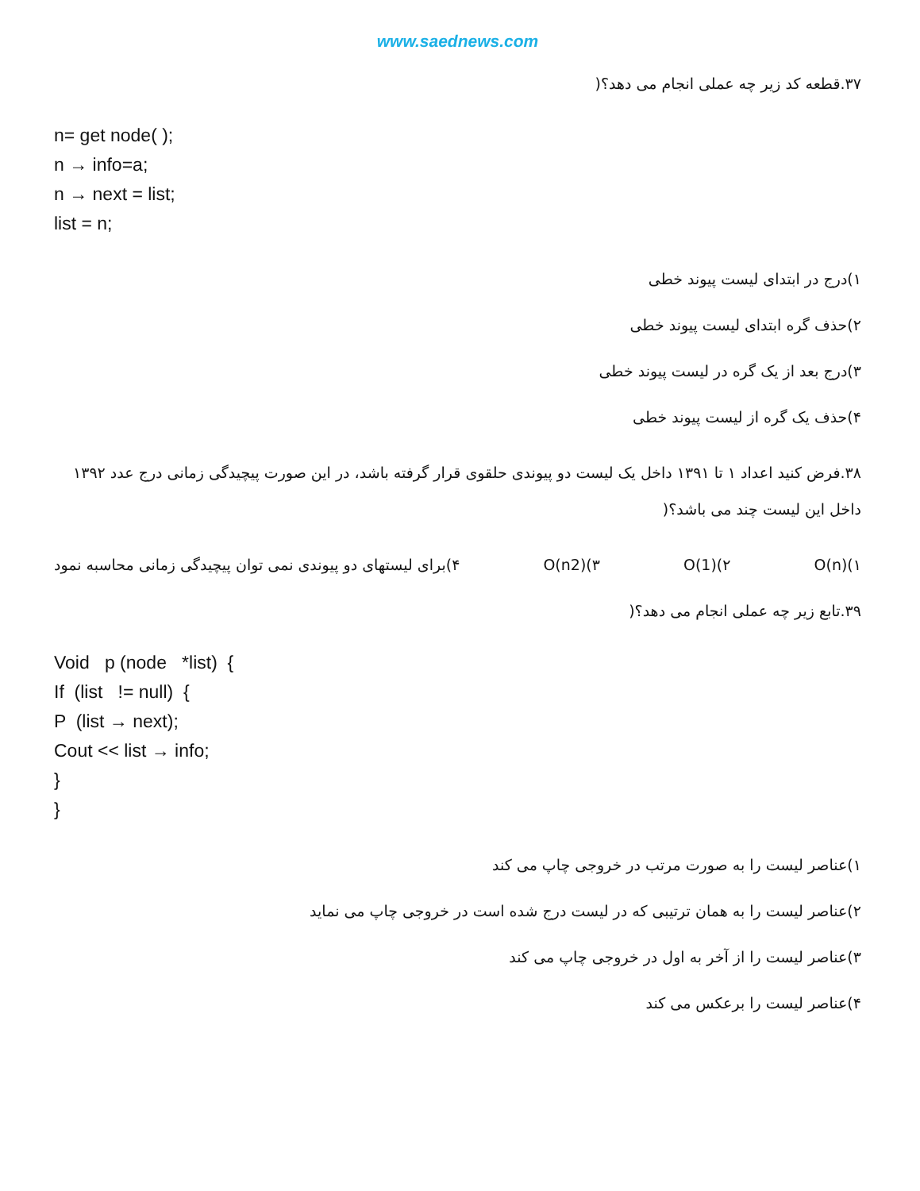www.saednews.com
۳۷.قطعه کد زیر چه عملی انجام می دهد؟(
n= get node( );
n → info=a;
n → next = list;
list = n;
۱)درج در ابتدای لیست پیوند خطی
۲)حذف گره ابتدای لیست پیوند خطی
۳)درج بعد از یک گره در لیست پیوند خطی
۴)حذف یک گره از لیست پیوند خطی
۳۸.فرض کنید اعداد ۱ تا ۱۳۹۱ داخل یک لیست دو پیوندی حلقوی قرار گرفته باشد، در این صورت پیچیدگی زمانی درج عدد ۱۳۹۲ داخل این لیست چند می باشد؟(
۱)O(n) ۲)O(1) ۳)O(n2) ۴)برای لیستهای دو پیوندی نمی توان پیچیدگی زمانی محاسبه نمود
۳۹.تابع زیر چه عملی انجام می دهد؟(
Void p (node *list) {
If (list != null) {
P (list → next);
Cout << list → info;
}
}
۱)عناصر لیست را به صورت مرتب در خروجی چاپ می کند
۲)عناصر لیست را به همان ترتیبی که در لیست درج شده است در خروجی چاپ می نماید
۳)عناصر لیست را از آخر به اول در خروجی چاپ می کند
۴)عناصر لیست را برعکس می کند